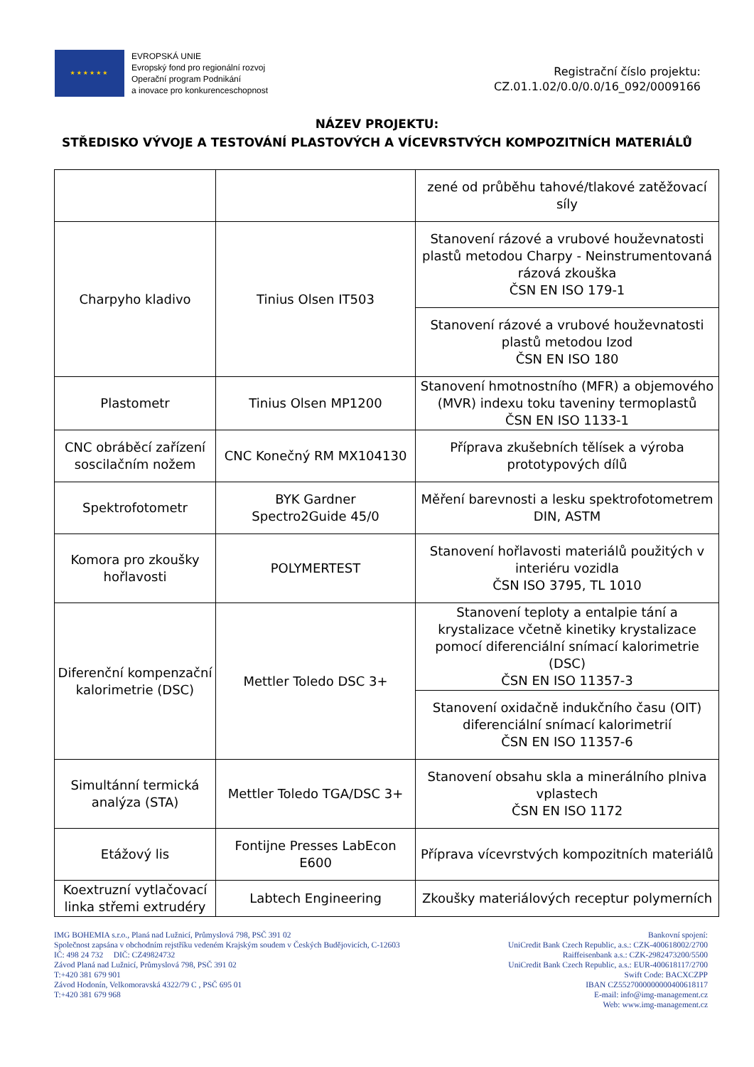★★★★★★
EVROPSKÁ UNIE
Evropský fond pro regionální rozvoj
Operační program Podnikání
a inovace pro konkurenceschopnost
Registrační číslo projektu:
CZ.01.1.02/0.0/0.0/16_092/0009166
NÁZEV PROJEKTU:
STŘEDISKO VÝVOJE A TESTOVÁNÍ PLASTOVÝCH A VÍCEVRSTVÝCH KOMPOZITNÍCH MATERIÁLŮ
| | | zené od průběhu tahové/tlakové zatěžovací síly |
| Charpyho kladivo | Tinius Olsen IT503 | Stanovení rázové a vrubové houževnatosti plastů metodou Charpy - Neinstrumentovaná rázová zkouška ČSN EN ISO 179-1 |
| | | Stanovení rázové a vrubové houževnatosti plastů metodou Izod ČSN EN ISO 180 |
| Plastometr | Tinius Olsen MP1200 | Stanovení hmotnostního (MFR) a objemového (MVR) indexu toku taveniny termoplastů ČSN EN ISO 1133-1 |
| CNC obráběcí zařízení soscilačním nožem | CNC Konečný RM MX104130 | Příprava zkušebních tělísek a výroba prototypových dílů |
| Spektrofotometr | BYK Gardner Spectro2Guide 45/0 | Měření barevnosti a lesku spektrofotometrem DIN, ASTM |
| Komora pro zkoušky hořlavosti | POLYMERTEST | Stanovení hořlavosti materiálů použitých v interiéru vozidla ČSN ISO 3795, TL 1010 |
| Diferenční kompenzační kalorimetrie (DSC) | Mettler Toledo DSC 3+ | Stanovení teploty a entalpie tání a krystalizace včetně kinetiky krystalizace pomocí diferenciální snímací kalorimetrie (DSC) ČSN EN ISO 11357-3 |
| | | Stanovení oxidačně indukčního času (OIT) diferenciální snímací kalorimetrií ČSN EN ISO 11357-6 |
| Simultánní termická analýza (STA) | Mettler Toledo TGA/DSC 3+ | Stanovení obsahu skla a minerálního plniva vplastech ČSN EN ISO 1172 |
| Etážový lis | Fontijne Presses LabEcon E600 | Příprava vícevrstvých kompozitních materiálů |
| Koextruzní vytlačovací linka střemi extrudéry | Labtech Engineering | Zkoušky materiálových receptur polymerních |
IMG BOHEMIA s.r.o., Planá nad Lužnicí, Průmyslová 798, PSČ 391 02
Společnost zapsána v obchodním rejstříku vedeném Krajským soudem v Českých Budějovicích, C-12603
IČ: 498 24 732 DIČ: CZ49824732
Závod Planá nad Lužnicí, Průmyslová 798, PSČ 391 02
T:+420 381 679 901
Závod Hodonín, Velkomoravská 4322/79 C , PSČ 695 01
T:+420 381 679 968
Bankovní spojení:
UniCredit Bank Czech Republic, a.s.: CZK-400618002/2700
Raiffeisenbank a.s.: CZK-2982473200/5500
UniCredit Bank Czech Republic, a.s.: EUR-400618117/2700
Swift Code: BACXCZPP
IBAN CZ5527000000000400618117
E-mail: info@img-management.cz
Web: www.img-management.cz